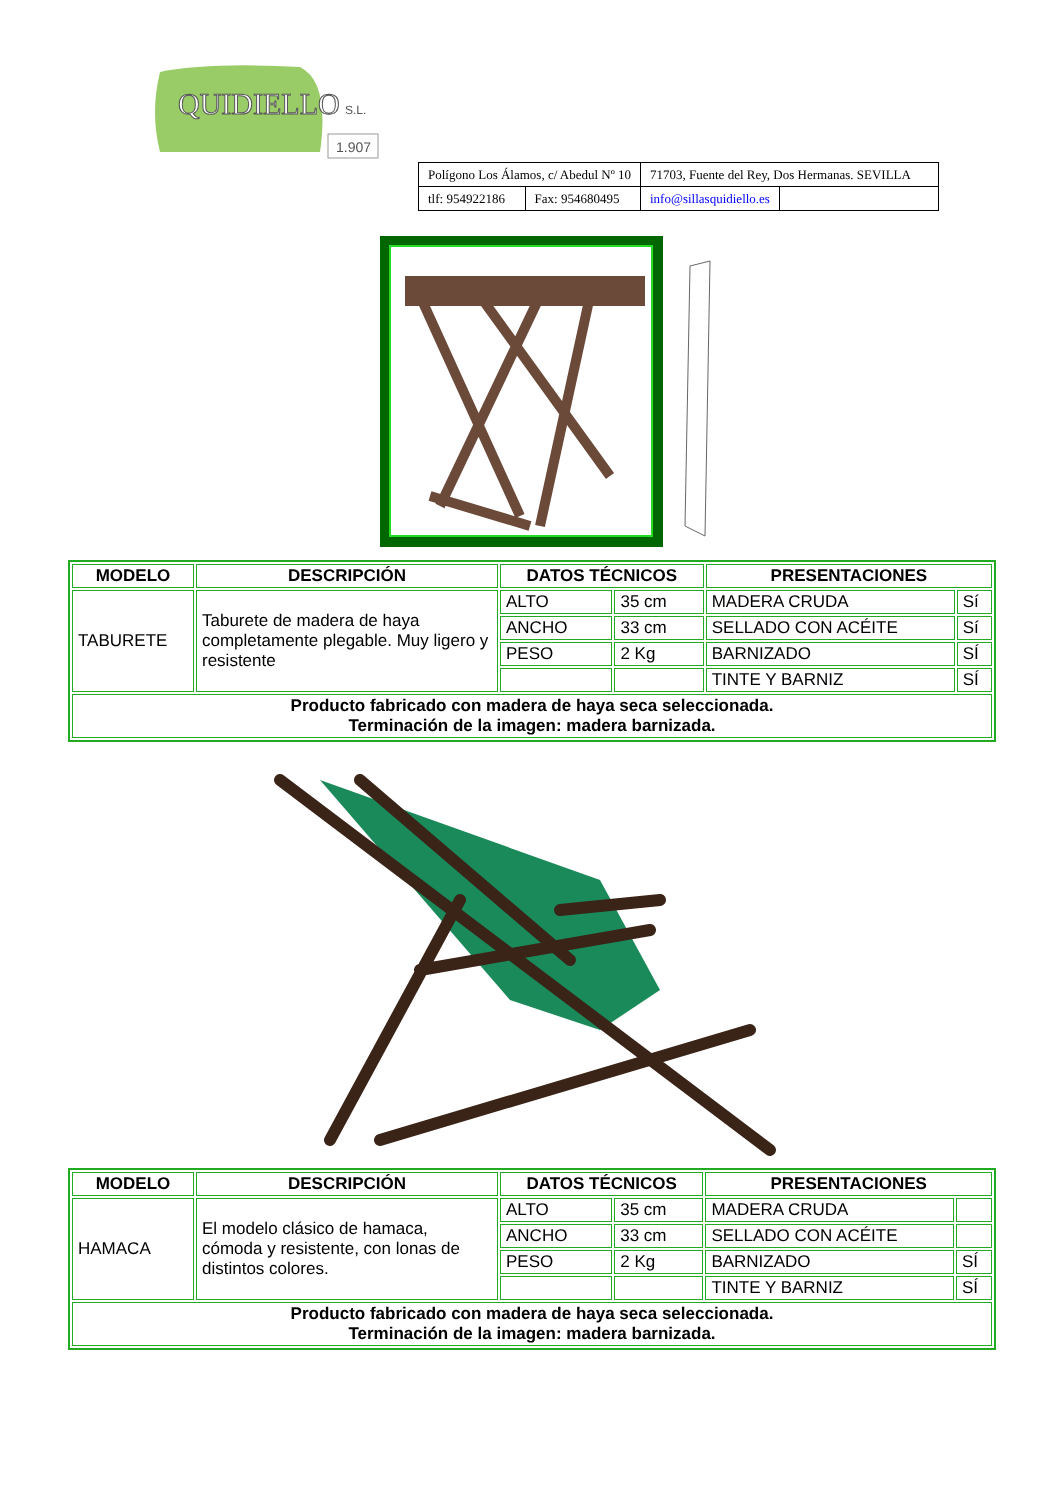QUIDIELLO
S.L.
1.907
| Polígono Los Álamos, c/ Abedul Nº 10 | | 71703, Fuente del Rey, Dos Hermanas. SEVILLA | |
| tlf: 954922186 | Fax: 954680495 | info@sillasquidiello.es | |
| MODELO | DESCRIPCIÓN | DATOS TÉCNICOS | | PRESENTACIONES | |
| --- | --- | --- | --- | --- | --- |
| TABURETE | Taburete de madera de haya completamente plegable. Muy ligero y resistente | ALTO | 35 cm | MADERA CRUDA | Sí |
| | | ANCHO | 33 cm | SELLADO CON ACÉITE | Sí |
| | | PESO | 2 Kg | BARNIZADO | SÍ |
| | | | | TINTE Y BARNIZ | SÍ |
| Producto fabricado con madera de haya seca seleccionada. Terminación de la imagen: madera barnizada. | | | | | |
| MODELO | DESCRIPCIÓN | DATOS TÉCNICOS | | PRESENTACIONES | |
| --- | --- | --- | --- | --- | --- |
| HAMACA | El modelo clásico de hamaca, cómoda y resistente, con lonas de distintos colores. | ALTO | 35 cm | MADERA CRUDA | |
| | | ANCHO | 33 cm | SELLADO CON ACÉITE | |
| | | PESO | 2 Kg | BARNIZADO | SÍ |
| | | | | TINTE Y BARNIZ | SÍ |
| Producto fabricado con madera de haya seca seleccionada. Terminación de la imagen: madera barnizada. | | | | | |